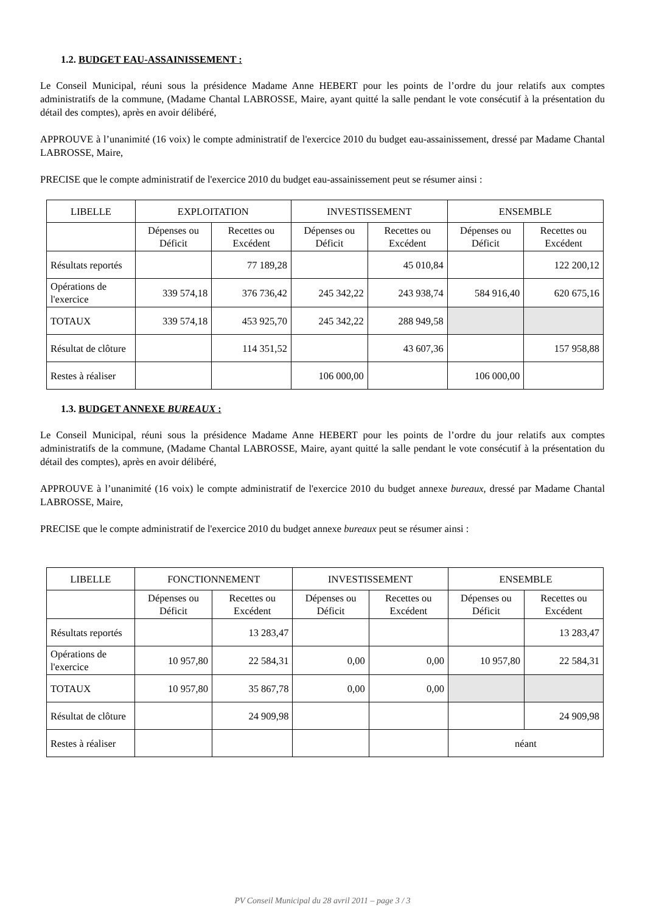1.2. BUDGET EAU-ASSAINISSEMENT :
Le Conseil Municipal, réuni sous la présidence Madame Anne HEBERT pour les points de l’ordre du jour relatifs aux comptes administratifs de la commune, (Madame Chantal LABROSSE, Maire, ayant quitté la salle pendant le vote consécutif à la présentation du détail des comptes), après en avoir délibéré,
APPROUVE à l’unanimité (16 voix) le compte administratif de l'exercice 2010 du budget eau-assainissement, dressé par Madame Chantal LABROSSE, Maire,
PRECISE que le compte administratif de l'exercice 2010 du budget eau-assainissement peut se résumer ainsi :
| LIBELLE | EXPLOITATION | | INVESTISSEMENT | | ENSEMBLE | |
| --- | --- | --- | --- | --- | --- | --- |
| | Dépenses ou Déficit | Recettes ou Excédent | Dépenses ou Déficit | Recettes ou Excédent | Dépenses ou Déficit | Recettes ou Excédent |
| Résultats reportés | | 77 189,28 | | 45 010,84 | | 122 200,12 |
| Opérations de l'exercice | 339 574,18 | 376 736,42 | 245 342,22 | 243 938,74 | 584 916,40 | 620 675,16 |
| TOTAUX | 339 574,18 | 453 925,70 | 245 342,22 | 288 949,58 | | |
| Résultat de clôture | | 114 351,52 | | 43 607,36 | | 157 958,88 |
| Restes à réaliser | | | 106 000,00 | | 106 000,00 | |
1.3. BUDGET ANNEXE BUREAUX :
Le Conseil Municipal, réuni sous la présidence Madame Anne HEBERT pour les points de l’ordre du jour relatifs aux comptes administratifs de la commune, (Madame Chantal LABROSSE, Maire, ayant quitté la salle pendant le vote consécutif à la présentation du détail des comptes), après en avoir délibéré,
APPROUVE à l’unanimité (16 voix) le compte administratif de l'exercice 2010 du budget annexe bureaux, dressé par Madame Chantal LABROSSE, Maire,
PRECISE que le compte administratif de l'exercice 2010 du budget annexe bureaux peut se résumer ainsi :
| LIBELLE | FONCTIONNEMENT | | INVESTISSEMENT | | ENSEMBLE | |
| --- | --- | --- | --- | --- | --- | --- |
| | Dépenses ou Déficit | Recettes ou Excédent | Dépenses ou Déficit | Recettes ou Excédent | Dépenses ou Déficit | Recettes ou Excédent |
| Résultats reportés | | 13 283,47 | | | | 13 283,47 |
| Opérations de l'exercice | 10 957,80 | 22 584,31 | 0,00 | 0,00 | 10 957,80 | 22 584,31 |
| TOTAUX | 10 957,80 | 35 867,78 | 0,00 | 0,00 | | |
| Résultat de clôture | | 24 909,98 | | | | 24 909,98 |
| Restes à réaliser | | | | | néant | |
PV Conseil Municipal du 28 avril 2011 – page 3 / 3